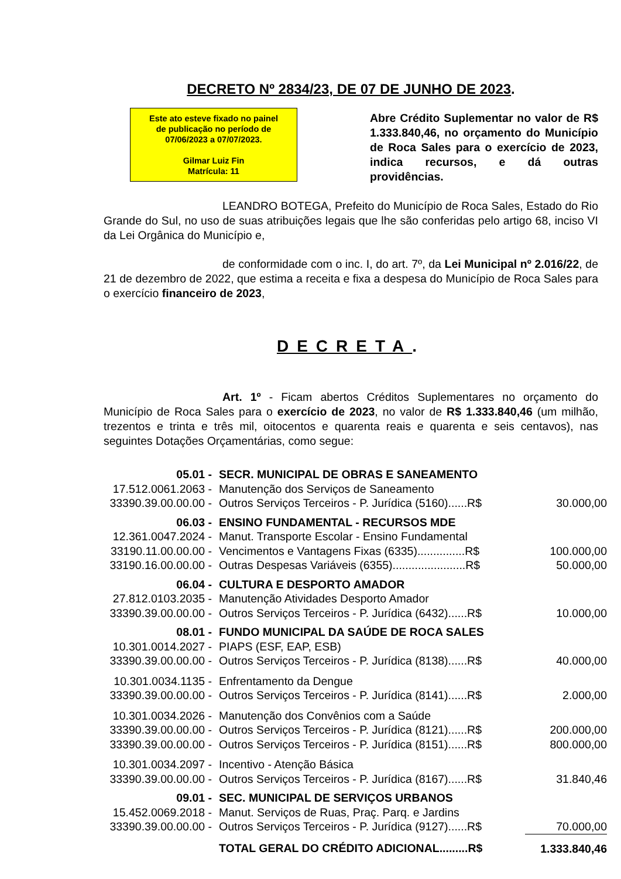DECRETO Nº 2834/23, DE 07 DE JUNHO DE 2023.
Este ato esteve fixado no painel
de publicação no período de
07/06/2023 a 07/07/2023.
Gilmar Luiz Fin
Matrícula: 11
Abre Crédito Suplementar no valor de R$ 1.333.840,46, no orçamento do Município de Roca Sales para o exercício de 2023, indica recursos, e dá outras providências.
LEANDRO BOTEGA, Prefeito do Município de Roca Sales, Estado do Rio Grande do Sul, no uso de suas atribuições legais que lhe são conferidas pelo artigo 68, inciso VI da Lei Orgânica do Município e,
de conformidade com o inc. I, do art. 7º, da Lei Municipal nº 2.016/22, de 21 de dezembro de 2022, que estima a receita e fixa a despesa do Município de Roca Sales para o exercício financeiro de 2023,
DECRETA.
Art. 1º - Ficam abertos Créditos Suplementares no orçamento do Município de Roca Sales para o exercício de 2023, no valor de R$ 1.333.840,46 (um milhão, trezentos e trinta e três mil, oitocentos e quarenta reais e quarenta e seis centavos), nas seguintes Dotações Orçamentárias, como segue:
| 05.01 - | SECR. MUNICIPAL DE OBRAS E SANEAMENTO | |
| 17.512.0061.2063 - | Manutenção dos Serviços de Saneamento | |
| 33390.39.00.00.00 - | Outros Serviços Terceiros - P. Jurídica (5160)......R$ | 30.000,00 |
| 06.03 - | ENSINO FUNDAMENTAL - RECURSOS MDE | |
| 12.361.0047.2024 - | Manut. Transporte Escolar - Ensino Fundamental | |
| 33190.11.00.00.00 - | Vencimentos e Vantagens Fixas (6335)...............R$ | 100.000,00 |
| 33190.16.00.00.00 - | Outras Despesas Variáveis (6355).......................R$ | 50.000,00 |
| 06.04 - | CULTURA E DESPORTO AMADOR | |
| 27.812.0103.2035 - | Manutenção Atividades Desporto Amador | |
| 33390.39.00.00.00 - | Outros Serviços Terceiros - P. Jurídica (6432)......R$ | 10.000,00 |
| 08.01 - | FUNDO MUNICIPAL DA SAÚDE DE ROCA SALES | |
| 10.301.0014.2027 - | PIAPS (ESF, EAP, ESB) | |
| 33390.39.00.00.00 - | Outros Serviços Terceiros - P. Jurídica (8138)......R$ | 40.000,00 |
| 10.301.0034.1135 - | Enfrentamento da Dengue | |
| 33390.39.00.00.00 - | Outros Serviços Terceiros - P. Jurídica (8141)......R$ | 2.000,00 |
| 10.301.0034.2026 - | Manutenção dos Convênios com a Saúde | |
| 33390.39.00.00.00 - | Outros Serviços Terceiros - P. Jurídica (8121)......R$ | 200.000,00 |
| 33390.39.00.00.00 - | Outros Serviços Terceiros - P. Jurídica (8151)......R$ | 800.000,00 |
| 10.301.0034.2097 - | Incentivo - Atenção Básica | |
| 33390.39.00.00.00 - | Outros Serviços Terceiros - P. Jurídica (8167)......R$ | 31.840,46 |
| 09.01 - | SEC. MUNICIPAL DE SERVIÇOS URBANOS | |
| 15.452.0069.2018 - | Manut. Serviços de Ruas, Praç. Parq. e Jardins | |
| 33390.39.00.00.00 - | Outros Serviços Terceiros - P. Jurídica (9127)......R$ | 70.000,00 |
| | TOTAL GERAL DO CRÉDITO ADICIONAL.........R$ | 1.333.840,46 |